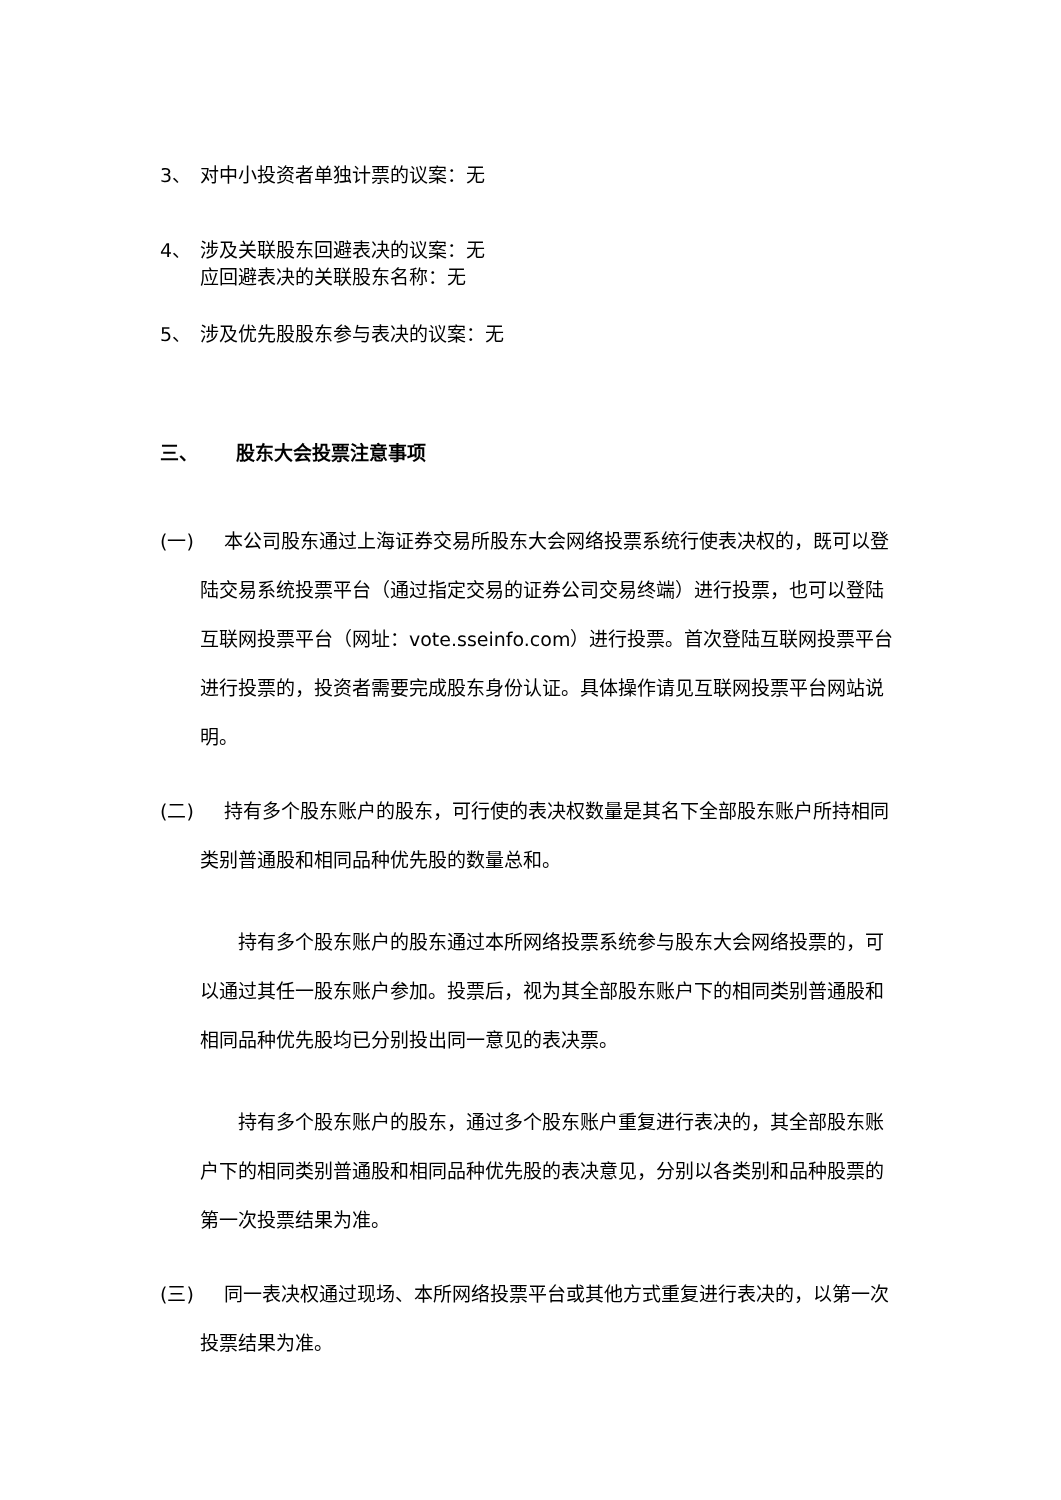3、 对中小投资者单独计票的议案：无
4、 涉及关联股东回避表决的议案：无
应回避表决的关联股东名称：无
5、 涉及优先股股东参与表决的议案：无
三、 股东大会投票注意事项
(一) 本公司股东通过上海证券交易所股东大会网络投票系统行使表决权的，既可以登陆交易系统投票平台（通过指定交易的证券公司交易终端）进行投票，也可以登陆互联网投票平台（网址：vote.sseinfo.com）进行投票。首次登陆互联网投票平台进行投票的，投资者需要完成股东身份认证。具体操作请见互联网投票平台网站说明。
(二) 持有多个股东账户的股东，可行使的表决权数量是其名下全部股东账户所持相同类别普通股和相同品种优先股的数量总和。
持有多个股东账户的股东通过本所网络投票系统参与股东大会网络投票的，可以通过其任一股东账户参加。投票后，视为其全部股东账户下的相同类别普通股和相同品种优先股均已分别投出同一意见的表决票。
持有多个股东账户的股东，通过多个股东账户重复进行表决的，其全部股东账户下的相同类别普通股和相同品种优先股的表决意见，分别以各类别和品种股票的第一次投票结果为准。
(三) 同一表决权通过现场、本所网络投票平台或其他方式重复进行表决的，以第一次投票结果为准。